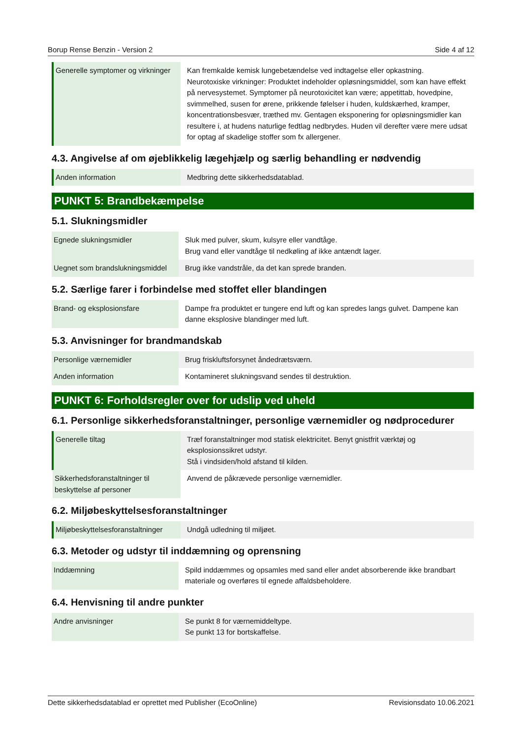Borup Rense Benzin - Version 2 Side 4 af 12
| Generelle symptomer og virkninger | Kan fremkalde kemisk lungebetændelse ved indtagelse eller opkastning. Neurotoxiske virkninger: Produktet indeholder opløsningsmiddel, som kan have effekt på nervesystemet. Symptomer på neurotoxicitet kan være; appetittab, hovedpine, svimmelhed, susen for ørene, prikkende følelser i huden, kuldskærhed, kramper, koncentrationsbesvær, træthed mv. Gentagen eksponering for opløsningsmidler kan resultere i, at hudens naturlige fedtlag nedbrydes. Huden vil derefter være mere udsat for optag af skadelige stoffer som fx allergener. |
4.3. Angivelse af om øjeblikkelig lægehjælp og særlig behandling er nødvendig
| Anden information | Medbring dette sikkerhedsdatablad. |
PUNKT 5: Brandbekæmpelse
5.1. Slukningsmidler
| Egnede slukningsmidler | Sluk med pulver, skum, kulsyre eller vandtåge. Brug vand eller vandtåge til nedkøling af ikke antændt lager. |
| Uegnet som brandslukningsmiddel | Brug ikke vandstråle, da det kan sprede branden. |
5.2. Særlige farer i forbindelse med stoffet eller blandingen
| Brand- og eksplosionsfare | Dampe fra produktet er tungere end luft og kan spredes langs gulvet. Dampene kan danne eksplosive blandinger med luft. |
5.3. Anvisninger for brandmandskab
| Personlige værnemidler | Brug friskluftsforsynet åndedrætsværn. |
| Anden information | Kontamineret slukningsvand sendes til destruktion. |
PUNKT 6: Forholdsregler over for udslip ved uheld
6.1. Personlige sikkerhedsforanstaltninger, personlige værnemidler og nødprocedurer
| Generelle tiltag | Træf foranstaltninger mod statisk elektricitet. Benyt gnistfrit værktøj og eksplosionssikret udstyr. Stå i vindsiden/hold afstand til kilden. |
| Sikkerhedsforanstaltninger til beskyttelse af personer | Anvend de påkrævede personlige værnemidler. |
6.2. Miljøbeskyttelsesforanstaltninger
| Miljøbeskyttelsesforanstaltninger | Undgå udledning til miljøet. |
6.3. Metoder og udstyr til inddæmning og oprensning
| Inddæmning | Spild inddæmmes og opsamles med sand eller andet absorberende ikke brandbart materiale og overføres til egnede affaldsbeholdere. |
6.4. Henvisning til andre punkter
| Andre anvisninger | Se punkt 8 for værnemiddeltype. Se punkt 13 for bortskaffelse. |
Dette sikkerhedsdatablad er oprettet med Publisher (EcoOnline) Revisionsdato 10.06.2021